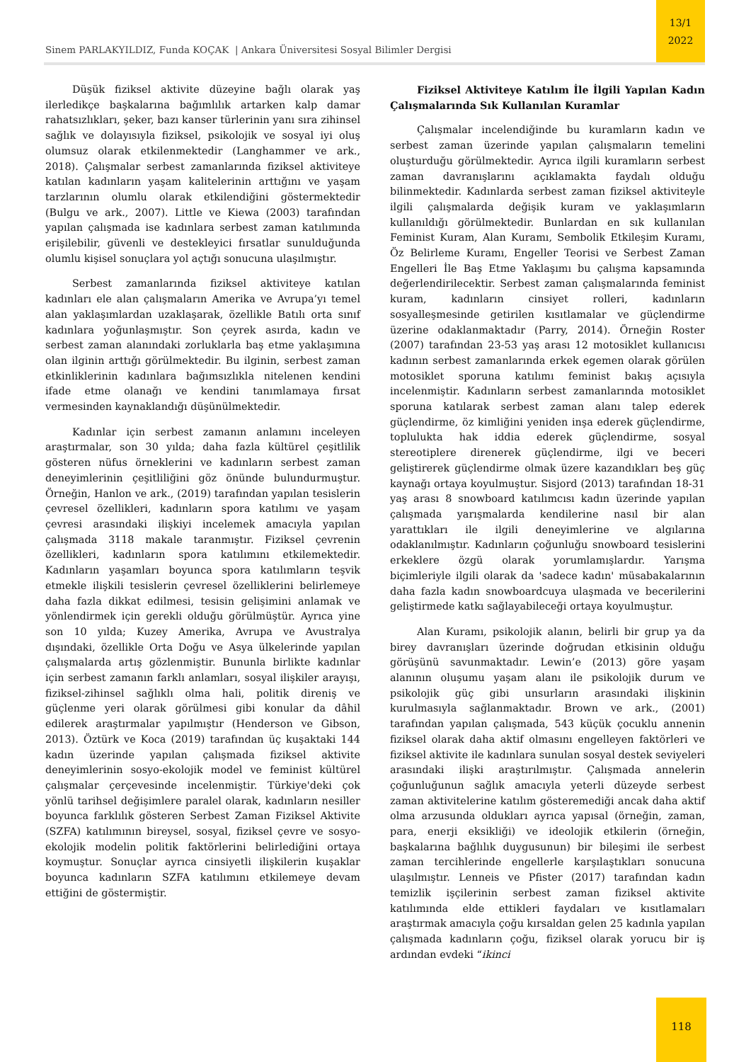13/1
2022
Sinem PARLAKYILDIZ, Funda KOÇAK | Ankara Üniversitesi Sosyal Bilimler Dergisi
Düşük fiziksel aktivite düzeyine bağlı olarak yaş ilerledikçe başkalarına bağımlılık artarken kalp damar rahatsızlıkları, şeker, bazı kanser türlerinin yanı sıra zihinsel sağlık ve dolayısıyla fiziksel, psikolojik ve sosyal iyi oluş olumsuz olarak etkilenmektedir (Langhammer ve ark., 2018). Çalışmalar serbest zamanlarında fiziksel aktiviteye katılan kadınların yaşam kalitelerinin arttığını ve yaşam tarzlarının olumlu olarak etkilendiğini göstermektedir (Bulgu ve ark., 2007). Little ve Kiewa (2003) tarafından yapılan çalışmada ise kadınlara serbest zaman katılımında erişilebilir, güvenli ve destekleyici fırsatlar sunulduğunda olumlu kişisel sonuçlara yol açtığı sonucuna ulaşılmıştır.
Serbest zamanlarında fiziksel aktiviteye katılan kadınları ele alan çalışmaların Amerika ve Avrupa’yı temel alan yaklaşımlardan uzaklaşarak, özellikle Batılı orta sınıf kadınlara yoğunlaşmıştır. Son çeyrek asırda, kadın ve serbest zaman alanındaki zorluklarla baş etme yaklaşımına olan ilginin arttığı görülmektedir. Bu ilginin, serbest zaman etkinliklerinin kadınlara bağımsızlıkla nitelenen kendini ifade etme olanağı ve kendini tanımlamaya fırsat vermesinden kaynaklandığı düşünülmektedir.
Kadınlar için serbest zamanın anlamını inceleyen araştırmalar, son 30 yılda; daha fazla kültürel çeşitlilik gösteren nüfus örneklerini ve kadınların serbest zaman deneyimlerinin çeşitliliğini göz önünde bulundurmuştur. Örneğin, Hanlon ve ark., (2019) tarafından yapılan tesislerin çevresel özellikleri, kadınların spora katılımı ve yaşam çevresi arasındaki ilişkiyi incelemek amacıyla yapılan çalışmada 3118 makale taranmıştır. Fiziksel çevrenin özellikleri, kadınların spora katılımını etkilemektedir. Kadınların yaşamları boyunca spora katılımların teşvik etmekle ilişkili tesislerin çevresel özelliklerini belirlemeye daha fazla dikkat edilmesi, tesisin gelişimini anlamak ve yönlendirmek için gerekli olduğu görülmüştür. Ayrıca yine son 10 yılda; Kuzey Amerika, Avrupa ve Avustralya dışındaki, özellikle Orta Doğu ve Asya ülkelerinde yapılan çalışmalarda artış gözlenmiştir. Bununla birlikte kadınlar için serbest zamanın farklı anlamları, sosyal ilişkiler arayışı, fiziksel-zihinsel sağlıklı olma hali, politik direniş ve güçlenme yeri olarak görülmesi gibi konular da dâhil edilerek araştırmalar yapılmıştır (Henderson ve Gibson, 2013). Öztürk ve Koca (2019) tarafından üç kuşaktaki 144 kadın üzerinde yapılan çalışmada fiziksel aktivite deneyimlerinin sosyo-ekolojik model ve feminist kültürel çalışmalar çerçevesinde incelenmiştir. Türkiye'deki çok yönlü tarihsel değişimlere paralel olarak, kadınların nesiller boyunca farklılık gösteren Serbest Zaman Fiziksel Aktivite (SZFA) katılımının bireysel, sosyal, fiziksel çevre ve sosyo-ekolojik modelin politik faktörlerini belirlediğini ortaya koymuştur. Sonuçlar ayrıca cinsiyetli ilişkilerin kuşaklar boyunca kadınların SZFA katılımını etkilemeye devam ettiğini de göstermiştir.
Fiziksel Aktiviteye Katılım İle İlgili Yapılan Kadın Çalışmalarında Sık Kullanılan Kuramlar
Çalışmalar incelendiğinde bu kuramların kadın ve serbest zaman üzerinde yapılan çalışmaların temelini oluşturduğu görülmektedir. Ayrıca ilgili kuramların serbest zaman davranışlarını açıklamakta faydalı olduğu bilinmektedir. Kadınlarda serbest zaman fiziksel aktiviteyle ilgili çalışmalarda değişik kuram ve yaklaşımların kullanıldığı görülmektedir. Bunlardan en sık kullanılan Feminist Kuram, Alan Kuramı, Sembolik Etkileşim Kuramı, Öz Belirleme Kuramı, Engeller Teorisi ve Serbest Zaman Engelleri İle Baş Etme Yaklaşımı bu çalışma kapsamında değerlendirilecektir. Serbest zaman çalışmalarında feminist kuram, kadınların cinsiyet rolleri, kadınların sosyalleşmesinde getirilen kısıtlamalar ve güçlendirme üzerine odaklanmaktadır (Parry, 2014). Örneğin Roster (2007) tarafından 23-53 yaş arası 12 motosiklet kullanıcısı kadının serbest zamanlarında erkek egemen olarak görülen motosiklet sporuna katılımı feminist bakış açısıyla incelenmiştir. Kadınların serbest zamanlarında motosiklet sporuna katılarak serbest zaman alanı talep ederek güçlendirme, öz kimliğini yeniden inşa ederek güçlendirme, toplulukta hak iddia ederek güçlendirme, sosyal stereotiplere direnerek güçlendirme, ilgi ve beceri geliştirerek güçlendirme olmak üzere kazandıkları beş güç kaynağı ortaya koyulmuştur. Sisjord (2013) tarafından 18-31 yaş arası 8 snowboard katılımcısı kadın üzerinde yapılan çalışmada yarışmalarda kendilerine nasıl bir alan yarattıkları ile ilgili deneyimlerine ve algılarına odaklanılmıştır. Kadınların çoğunluğu snowboard tesislerini erkeklere özgü olarak yorumlamışlardır. Yarışma biçimleriyle ilgili olarak da 'sadece kadın' müsabakalarının daha fazla kadın snowboardcuya ulaşmada ve becerilerini geliştirmede katkı sağlayabileceği ortaya koyulmuştur.
Alan Kuramı, psikolojik alanın, belirli bir grup ya da birey davranışları üzerinde doğrudan etkisinin olduğu görüşünü savunmaktadır. Lewin’e (2013) göre yaşam alanının oluşumu yaşam alanı ile psikolojik durum ve psikolojik güç gibi unsurların arasındaki ilişkinin kurulmasıyla sağlanmaktadır. Brown ve ark., (2001) tarafından yapılan çalışmada, 543 küçük çocuklu annenin fiziksel olarak daha aktif olmasını engelleyen faktörleri ve fiziksel aktivite ile kadınlara sunulan sosyal destek seviyeleri arasındaki ilişki araştırılmıştır. Çalışmada annelerin çoğunluğunun sağlık amacıyla yeterli düzeyde serbest zaman aktivitelerine katılım gösteremediği ancak daha aktif olma arzusunda oldukları ayrıca yapısal (örneğin, zaman, para, enerji eksikliği) ve ideolojik etkilerin (örneğin, başkalarına bağlılık duygusunun) bir bileşimi ile serbest zaman tercihlerinde engellerle karşılaştıkları sonucuna ulaşılmıştır. Lenneis ve Pfister (2017) tarafından kadın temizlik işçilerinin serbest zaman fiziksel aktivite katılımında elde ettikleri faydaları ve kısıtlamaları araştırmak amacıyla çoğu kırsaldan gelen 25 kadınla yapılan çalışmada kadınların çoğu, fiziksel olarak yorucu bir iş ardından evdeki “ikinci
118